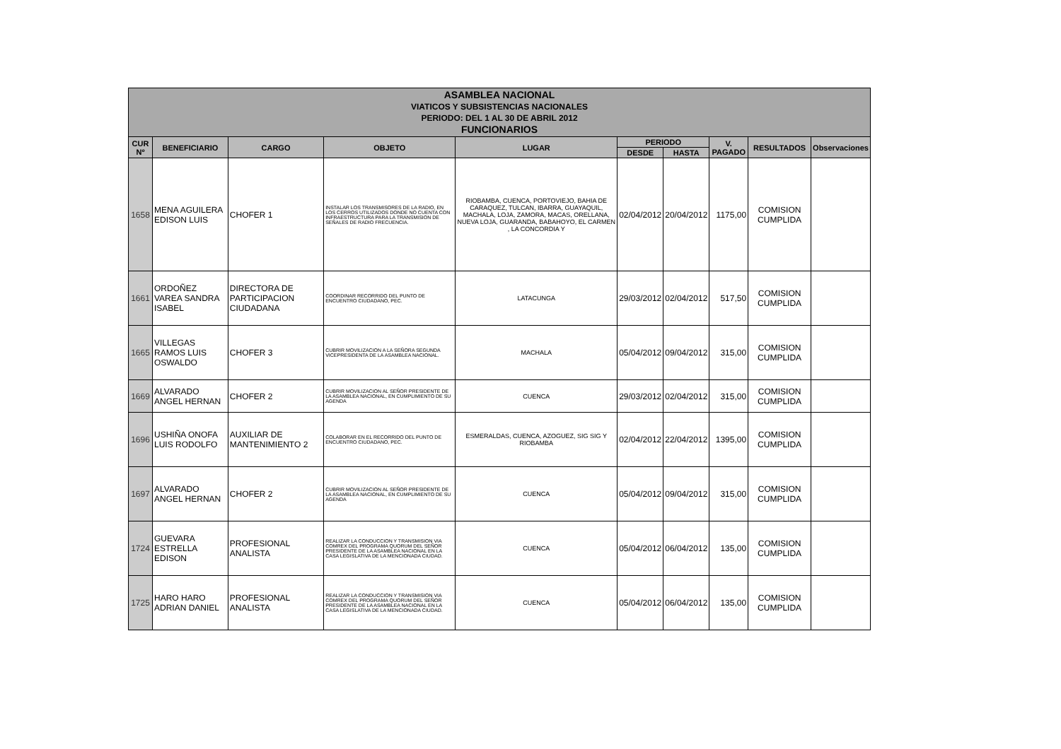| ASAMBLEA NACIONAL VIATICOS Y SUBSISTENCIAS NACIONALES PERIODO: DEL 1 AL 30 DE ABRIL 2012 FUNCIONARIOS | | | | | | | | | |
| CUR Nº | BENEFICIARIO | CARGO | OBJETO | LUGAR | PERIODO | | V. PAGADO | RESULTADOS | Observaciones |
| | | | | | DESDE | HASTA | | | |
| 1658 | MENA AGUILERA EDISON LUIS | CHOFER 1 | INSTALAR LOS TRANSMISORES DE LA RADIO, EN LOS CERROS UTILIZADOS DONDE NO CUENTA CON INFRAESTRUCTURA PARA LA TRANSMISION DE SEÑALES DE RADIO FRECUENCIA. | RIOBAMBA, CUENCA, PORTOVIEJO, BAHIA DE CARAQUEZ, TULCAN, IBARRA, GUAYAQUIL, MACHALA, LOJA, ZAMORA, MACAS, ORELLANA, NUEVA LOJA, GUARANDA, BABAHOYO, EL CARMEN , LA CONCORDIA Y | 02/04/2012 | 20/04/2012 | 1175,00 | COMISION CUMPLIDA | |
| 1661 | ORDOÑEZ VAREA SANDRA ISABEL | DIRECTORA DE PARTICIPACION CIUDADANA | COORDINAR RECORRIDO DEL PUNTO DE ENCUENTRO CIUDADANO, PEC. | LATACUNGA | 29/03/2012 | 02/04/2012 | 517,50 | COMISION CUMPLIDA | |
| 1665 | VILLEGAS RAMOS LUIS OSWALDO | CHOFER 3 | CUBRIR MOVILIZACION A LA SEÑORA SEGUNDA VICEPRESIDENTA DE LA ASAMBLEA NACIONAL. | MACHALA | 05/04/2012 | 09/04/2012 | 315,00 | COMISION CUMPLIDA | |
| 1669 | ALVARADO ANGEL HERNAN | CHOFER 2 | CUBRIR MOVILIZACION AL SEÑOR PRESIDENTE DE LA ASAMBLEA NACIONAL, EN CUMPLIMIENTO DE SU AGENDA | CUENCA | 29/03/2012 | 02/04/2012 | 315,00 | COMISION CUMPLIDA | |
| 1696 | USHIÑA ONOFA LUIS RODOLFO | AUXILIAR DE MANTENIMIENTO 2 | COLABORAR EN EL RECORRIDO DEL PUNTO DE ENCUENTRO CIUDADANO, PEC. | ESMERALDAS, CUENCA, AZOGUEZ, SIG SIG Y RIOBAMBA | 02/04/2012 | 22/04/2012 | 1395,00 | COMISION CUMPLIDA | |
| 1697 | ALVARADO ANGEL HERNAN | CHOFER 2 | CUBRIR MOVILIZACION AL SEÑOR PRESIDENTE DE LA ASAMBLEA NACIONAL, EN CUMPLIMIENTO DE SU AGENDA | CUENCA | 05/04/2012 | 09/04/2012 | 315,00 | COMISION CUMPLIDA | |
| 1724 | GUEVARA ESTRELLA EDISON | PROFESIONAL ANALISTA | REALIZAR LA CONDUCCION Y TRANSMISION VIA COMREX DEL PROGRAMA QUORUM DEL SEÑOR PRESIDENTE DE LA ASAMBLEA NACIONAL EN LA CASA LEGISLATIVA DE LA MENCIONADA CIUDAD. | CUENCA | 05/04/2012 | 06/04/2012 | 135,00 | COMISION CUMPLIDA | |
| 1725 | HARO HARO ADRIAN DANIEL | PROFESIONAL ANALISTA | REALIZAR LA CONDUCCION Y TRANSMISION VIA COMREX DEL PROGRAMA QUORUM DEL SEÑOR PRESIDENTE DE LA ASAMBLEA NACIONAL EN LA CASA LEGISLATIVA DE LA MENCIONADA CIUDAD. | CUENCA | 05/04/2012 | 06/04/2012 | 135,00 | COMISION CUMPLIDA | |